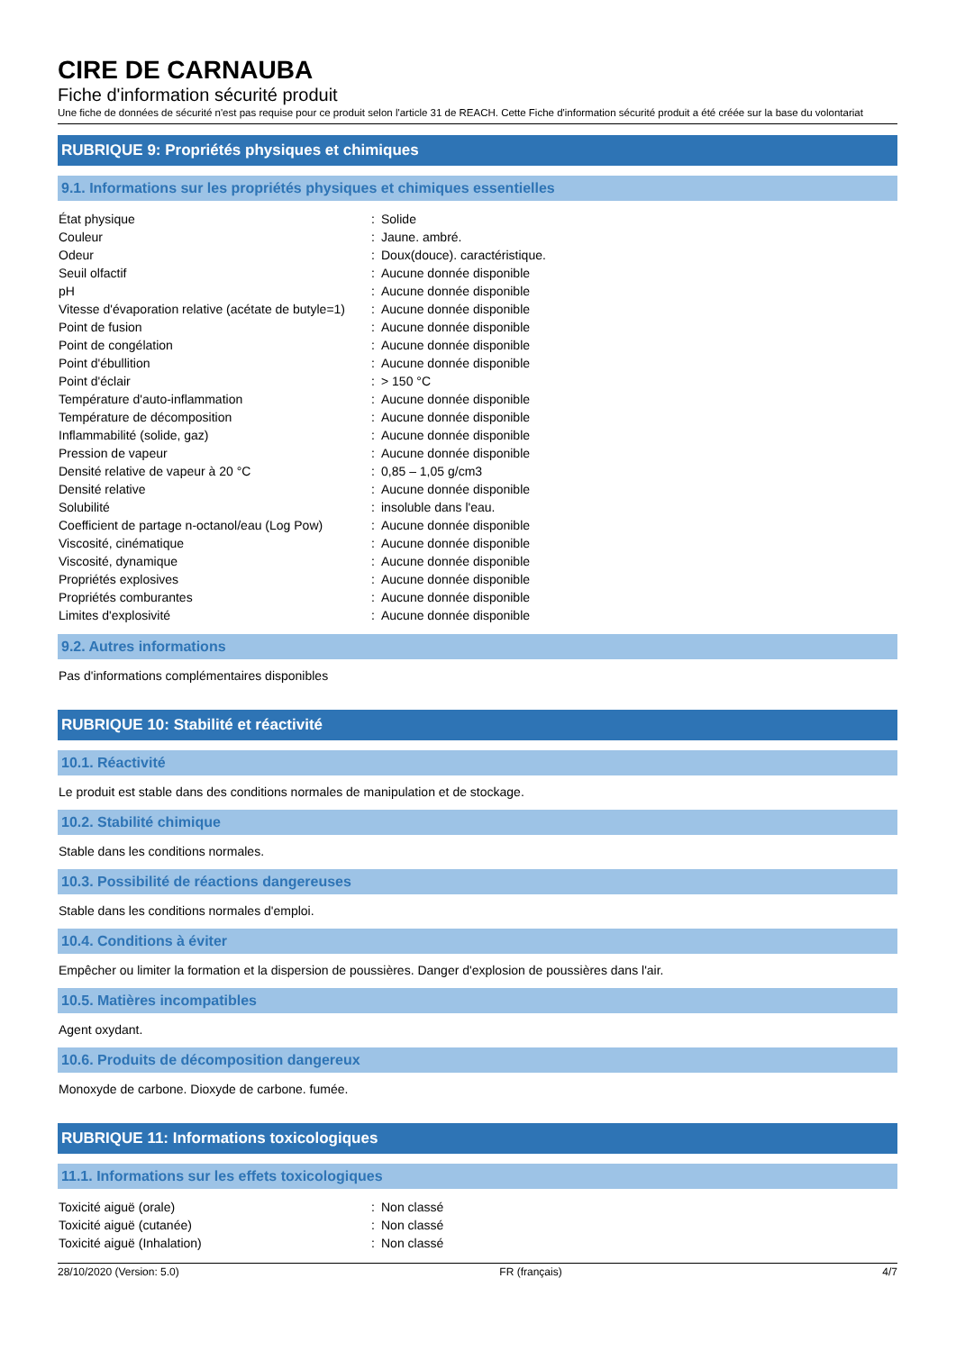CIRE DE CARNAUBA
Fiche d'information sécurité produit
Une fiche de données de sécurité n'est pas requise pour ce produit selon l'article 31 de REACH. Cette Fiche d'information sécurité produit a été créée sur la base du volontariat
RUBRIQUE 9: Propriétés physiques et chimiques
9.1. Informations sur les propriétés physiques et chimiques essentielles
| État physique | : | Solide |
| Couleur | : | Jaune. ambré. |
| Odeur | : | Doux(douce). caractéristique. |
| Seuil olfactif | : | Aucune donnée disponible |
| pH | : | Aucune donnée disponible |
| Vitesse d'évaporation relative (acétate de butyle=1) | : | Aucune donnée disponible |
| Point de fusion | : | Aucune donnée disponible |
| Point de congélation | : | Aucune donnée disponible |
| Point d'ébullition | : | Aucune donnée disponible |
| Point d'éclair | : | > 150 °C |
| Température d'auto-inflammation | : | Aucune donnée disponible |
| Température de décomposition | : | Aucune donnée disponible |
| Inflammabilité (solide, gaz) | : | Aucune donnée disponible |
| Pression de vapeur | : | Aucune donnée disponible |
| Densité relative de vapeur à 20 °C | : | 0,85 – 1,05 g/cm3 |
| Densité relative | : | Aucune donnée disponible |
| Solubilité | : | insoluble dans l'eau. |
| Coefficient de partage n-octanol/eau (Log Pow) | : | Aucune donnée disponible |
| Viscosité, cinématique | : | Aucune donnée disponible |
| Viscosité, dynamique | : | Aucune donnée disponible |
| Propriétés explosives | : | Aucune donnée disponible |
| Propriétés comburantes | : | Aucune donnée disponible |
| Limites d'explosivité | : | Aucune donnée disponible |
9.2. Autres informations
Pas d'informations complémentaires disponibles
RUBRIQUE 10: Stabilité et réactivité
10.1. Réactivité
Le produit est stable dans des conditions normales de manipulation et de stockage.
10.2. Stabilité chimique
Stable dans les conditions normales.
10.3. Possibilité de réactions dangereuses
Stable dans les conditions normales d'emploi.
10.4. Conditions à éviter
Empêcher ou limiter la formation et la dispersion de poussières. Danger d'explosion de poussières dans l'air.
10.5. Matières incompatibles
Agent oxydant.
10.6. Produits de décomposition dangereux
Monoxyde de carbone. Dioxyde de carbone. fumée.
RUBRIQUE 11: Informations toxicologiques
11.1. Informations sur les effets toxicologiques
| Toxicité aiguë (orale) | : | Non classé |
| Toxicité aiguë (cutanée) | : | Non classé |
| Toxicité aiguë (Inhalation) | : | Non classé |
28/10/2020 (Version: 5.0) FR (français) 4/7